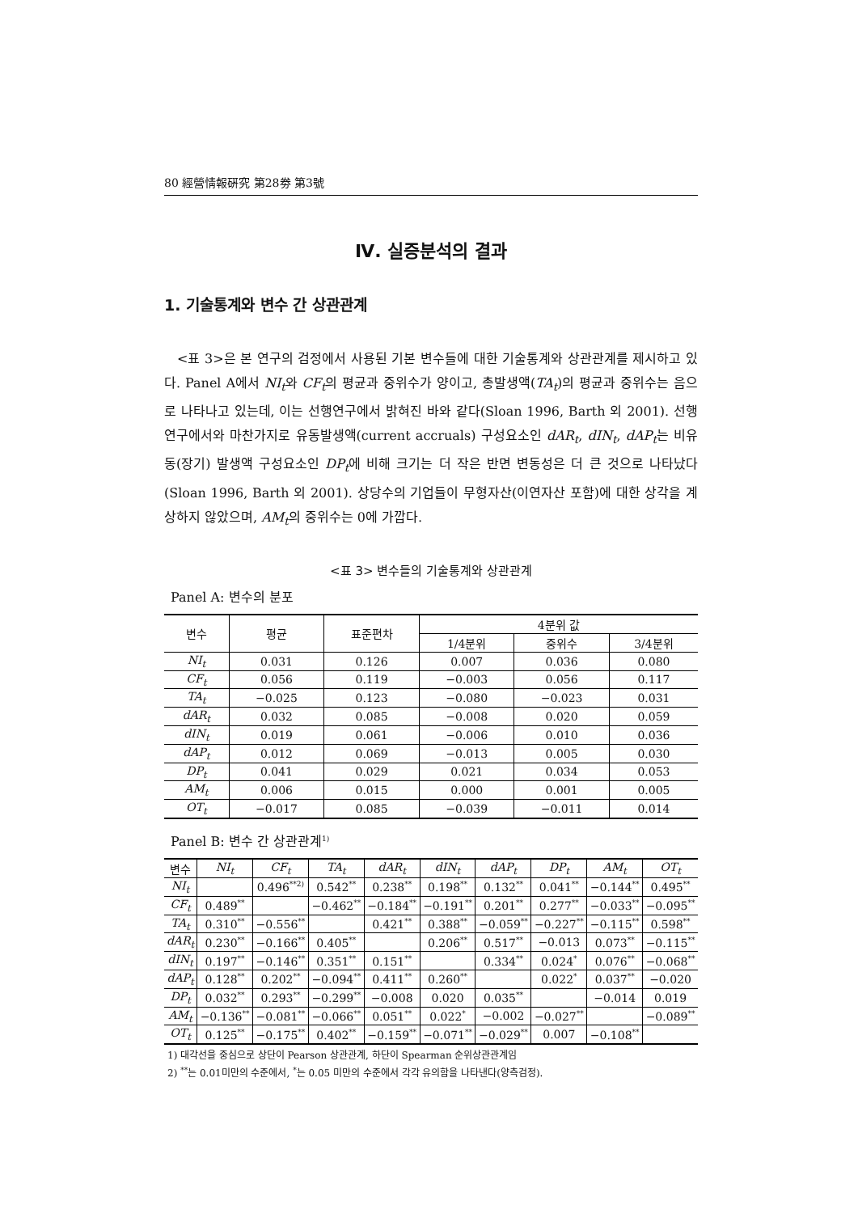80 經營情報硏究 第28劵 第3號
Ⅳ. 실증분석의 결과
1. 기술통계와 변수 간 상관관계
<표 3>은 본 연구의 검정에서 사용된 기본 변수들에 대한 기술통계와 상관관계를 제시하고 있다. Panel A에서 NI<sub>t</sub>와 CF<sub>t</sub>의 평균과 중위수가 양이고, 총발생액(TA<sub>t</sub>)의 평균과 중위수는 음으로 나타나고 있는데, 이는 선행연구에서 밝혀진 바와 같다(Sloan 1996, Barth 외 2001). 선행연구에서와 마찬가지로 유동발생액(current accruals) 구성요소인 dAR<sub>t</sub>, dIN<sub>t</sub>, dAP<sub>t</sub>는 비유동(장기) 발생액 구성요소인 DP<sub>t</sub>에 비해 크기는 더 작은 반면 변동성은 더 큰 것으로 나타났다(Sloan 1996, Barth 외 2001). 상당수의 기업들이 무형자산(이연자산 포함)에 대한 상각을 계상하지 않았으며, AM<sub>t</sub>의 중위수는 0에 가깝다.
<표 3> 변수들의 기술통계와 상관관계
Panel A: 변수의 분포
| 변수 | 평균 | 표준편차 | 4분위 값 | | |
| --- | --- | --- | --- | --- | --- |
| | | | 1/4분위 | 중위수 | 3/4분위 |
| NI<sub>t</sub> | 0.031 | 0.126 | 0.007 | 0.036 | 0.080 |
| CF<sub>t</sub> | 0.056 | 0.119 | −0.003 | 0.056 | 0.117 |
| TA<sub>t</sub> | −0.025 | 0.123 | −0.080 | −0.023 | 0.031 |
| dAR<sub>t</sub> | 0.032 | 0.085 | −0.008 | 0.020 | 0.059 |
| dIN<sub>t</sub> | 0.019 | 0.061 | −0.006 | 0.010 | 0.036 |
| dAP<sub>t</sub> | 0.012 | 0.069 | −0.013 | 0.005 | 0.030 |
| DP<sub>t</sub> | 0.041 | 0.029 | 0.021 | 0.034 | 0.053 |
| AM<sub>t</sub> | 0.006 | 0.015 | 0.000 | 0.001 | 0.005 |
| OT<sub>t</sub> | −0.017 | 0.085 | −0.039 | −0.011 | 0.014 |
Panel B: 변수 간 상관관계<sup>1)</sup>
| 변수 | NI<sub>t</sub> | CF<sub>t</sub> | TA<sub>t</sub> | dAR<sub>t</sub> | dIN<sub>t</sub> | dAP<sub>t</sub> | DP<sub>t</sub> | AM<sub>t</sub> | OT<sub>t</sub> |
| --- | --- | --- | --- | --- | --- | --- | --- | --- | --- |
| NI<sub>t</sub> | | 0.496<sup>**2)</sup> | 0.542<sup>**</sup> | 0.238<sup>**</sup> | 0.198<sup>**</sup> | 0.132<sup>**</sup> | 0.041<sup>**</sup> | −0.144<sup>**</sup> | 0.495<sup>**</sup> |
| CF<sub>t</sub> | 0.489<sup>**</sup> | | −0.462<sup>**</sup> | −0.184<sup>**</sup> | −0.191<sup>**</sup> | 0.201<sup>**</sup> | 0.277<sup>**</sup> | −0.033<sup>**</sup> | −0.095<sup>**</sup> |
| TA<sub>t</sub> | 0.310<sup>**</sup> | −0.556<sup>**</sup> | | 0.421<sup>**</sup> | 0.388<sup>**</sup> | −0.059<sup>**</sup> | −0.227<sup>**</sup> | −0.115<sup>**</sup> | 0.598<sup>**</sup> |
| dAR<sub>t</sub> | 0.230<sup>**</sup> | −0.166<sup>**</sup> | 0.405<sup>**</sup> | | 0.206<sup>**</sup> | 0.517<sup>**</sup> | −0.013 | 0.073<sup>**</sup> | −0.115<sup>**</sup> |
| dIN<sub>t</sub> | 0.197<sup>**</sup> | −0.146<sup>**</sup> | 0.351<sup>**</sup> | 0.151<sup>**</sup> | | 0.334<sup>**</sup> | 0.024<sup>*</sup> | 0.076<sup>**</sup> | −0.068<sup>**</sup> |
| dAP<sub>t</sub> | 0.128<sup>**</sup> | 0.202<sup>**</sup> | −0.094<sup>**</sup> | 0.411<sup>**</sup> | 0.260<sup>**</sup> | | 0.022<sup>*</sup> | 0.037<sup>**</sup> | −0.020 |
| DP<sub>t</sub> | 0.032<sup>**</sup> | 0.293<sup>**</sup> | −0.299<sup>**</sup> | −0.008 | 0.020 | 0.035<sup>**</sup> | | −0.014 | 0.019 |
| AM<sub>t</sub> | −0.136<sup>**</sup> | −0.081<sup>**</sup> | −0.066<sup>**</sup> | 0.051<sup>**</sup> | 0.022<sup>*</sup> | −0.002 | −0.027<sup>**</sup> | | −0.089<sup>**</sup> |
| OT<sub>t</sub> | 0.125<sup>**</sup> | −0.175<sup>**</sup> | 0.402<sup>**</sup> | −0.159<sup>**</sup> | −0.071<sup>**</sup> | −0.029<sup>**</sup> | 0.007 | −0.108<sup>**</sup> | |
1) 대각선을 중심으로 상단이 Pearson 상관관계, 하단이 Spearman 순위상관관계임
2) <sup>**</sup>는 0.01미만의 수준에서, <sup>*</sup>는 0.05 미만의 수준에서 각각 유의함을 나타낸다(양측검정).